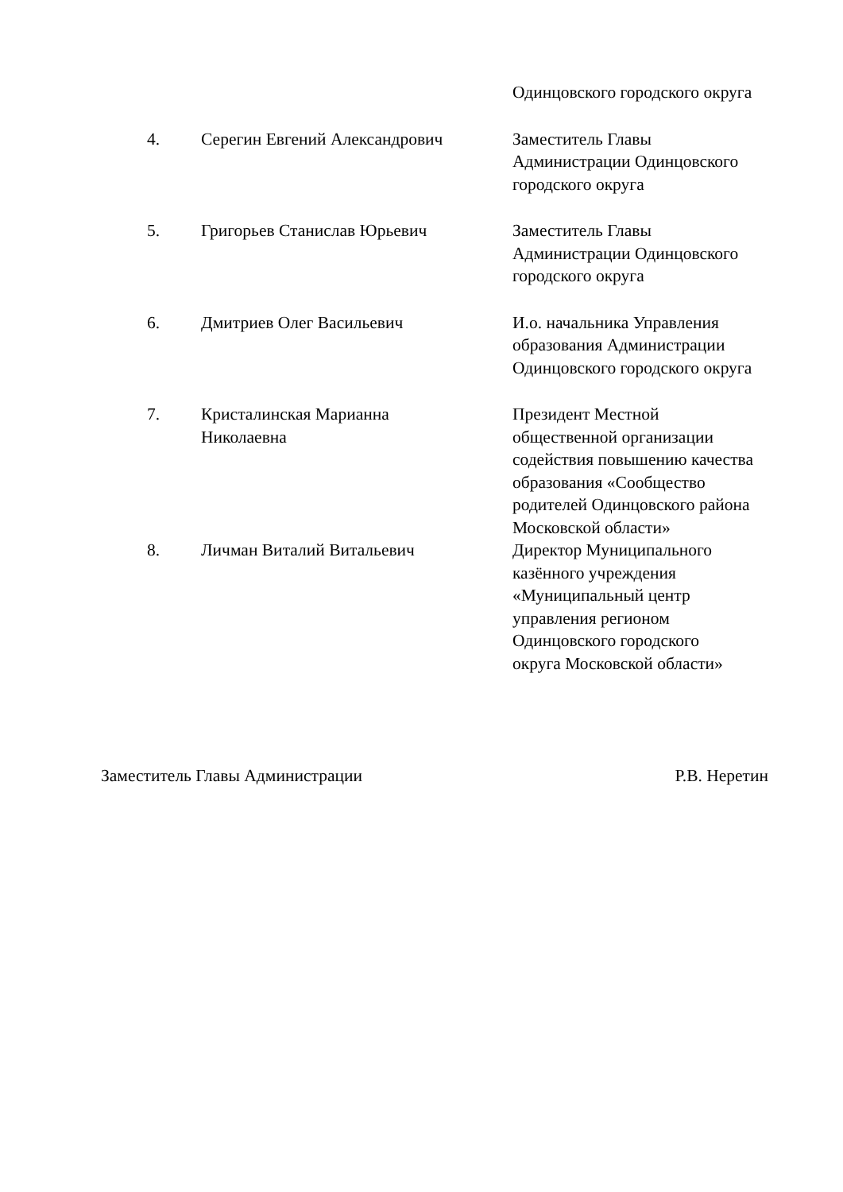| | | Одинцовского городского округа |
| 4. | Серегин Евгений Александрович | Заместитель Главы Администрации Одинцовского городского округа |
| 5. | Григорьев Станислав Юрьевич | Заместитель Главы Администрации Одинцовского городского округа |
| 6. | Дмитриев Олег Васильевич | И.о. начальника Управления образования Администрации Одинцовского городского округа |
| 7. | Кристалинская Марианна Николаевна | Президент Местной общественной организации содействия повышению качества образования «Сообщество родителей Одинцовского района Московской области» |
| 8. | Личман Виталий Витальевич | Директор Муниципального казённого учреждения «Муниципальный центр управления регионом Одинцовского городского округа Московской области» |
Заместитель Главы Администрации Р.В. Неретин